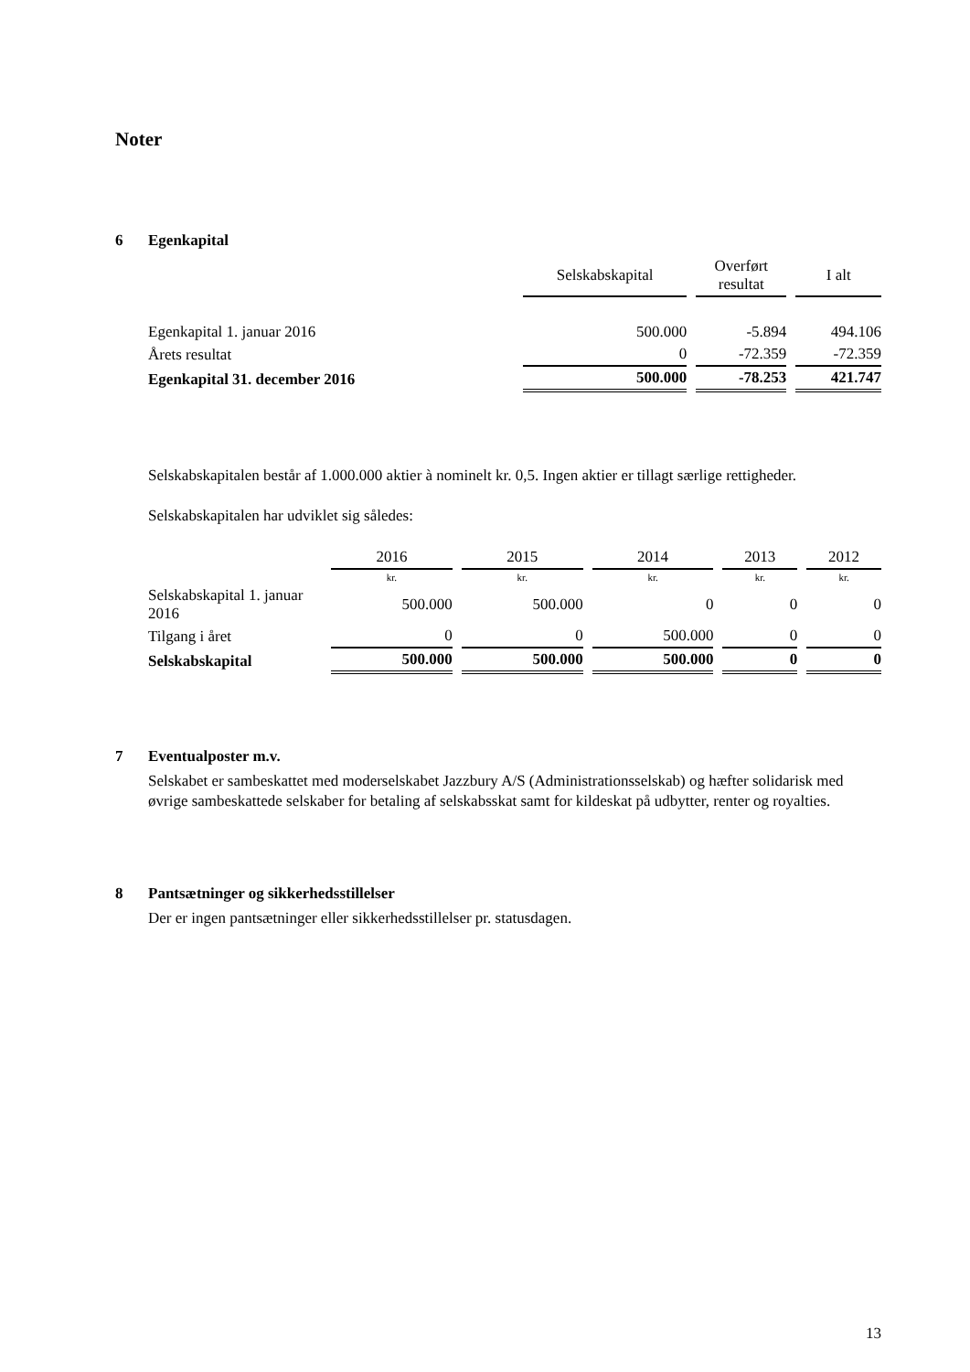Noter
6 Egenkapital
| | Selskabskapital | Overført resultat | I alt |
| --- | --- | --- | --- |
| Egenkapital 1. januar 2016 | 500.000 | -5.894 | 494.106 |
| Årets resultat | 0 | -72.359 | -72.359 |
| Egenkapital 31. december 2016 | 500.000 | -78.253 | 421.747 |
Selskabskapitalen består af 1.000.000 aktier à nominelt kr. 0,5. Ingen aktier er tillagt særlige rettigheder.
Selskabskapitalen har udviklet sig således:
| | 2016 | 2015 | 2014 | 2013 | 2012 |
| --- | --- | --- | --- | --- | --- |
| | kr. | kr. | kr. | kr. | kr. |
| Selskabskapital 1. januar 2016 | 500.000 | 500.000 | 0 | 0 | 0 |
| Tilgang i året | 0 | 0 | 500.000 | 0 | 0 |
| Selskabskapital | 500.000 | 500.000 | 500.000 | 0 | 0 |
7 Eventualposter m.v.
Selskabet er sambeskattet med moderselskabet Jazzbury A/S (Administrationsselskab) og hæfter solidarisk med øvrige sambeskattede selskaber for betaling af selskabsskat samt for kildeskat på udbytter, renter og royalties.
8 Pantsætninger og sikkerhedsstillelser
Der er ingen pantsætninger eller sikkerhedsstillelser pr. statusdagen.
13